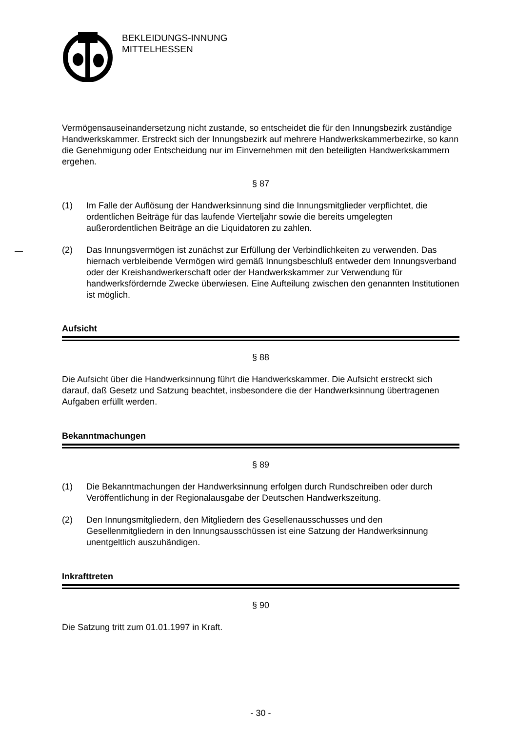BEKLEIDUNGS-INNUNG
MITTELHESSEN
Vermögensauseinandersetzung nicht zustande, so entscheidet die für den Innungsbezirk zuständige Handwerkskammer. Erstreckt sich der Innungsbezirk auf mehrere Handwerkskammerbezirke, so kann die Genehmigung oder Entscheidung nur im Einvernehmen mit den beteiligten Handwerkskammern ergehen.
§ 87
(1) Im Falle der Auflösung der Handwerksinnung sind die Innungsmitglieder verpflichtet, die ordentlichen Beiträge für das laufende Vierteljahr sowie die bereits umgelegten außerordentlichen Beiträge an die Liquidatoren zu zahlen.
(2) Das Innungsvermögen ist zunächst zur Erfüllung der Verbindlichkeiten zu verwenden. Das hiernach verbleibende Vermögen wird gemäß Innungsbeschluß entweder dem Innungsverband oder der Kreishandwerkerschaft oder der Handwerkskammer zur Verwendung für handwerksfördernde Zwecke überwiesen. Eine Aufteilung zwischen den genannten Institutionen ist möglich.
Aufsicht
§ 88
Die Aufsicht über die Handwerksinnung führt die Handwerkskammer. Die Aufsicht erstreckt sich darauf, daß Gesetz und Satzung beachtet, insbesondere die der Handwerksinnung übertragenen Aufgaben erfüllt werden.
Bekanntmachungen
§ 89
(1) Die Bekanntmachungen der Handwerksinnung erfolgen durch Rundschreiben oder durch Veröffentlichung in der Regionalausgabe der Deutschen Handwerkszeitung.
(2) Den Innungsmitgliedern, den Mitgliedern des Gesellenausschusses und den Gesellenmitgliedern in den Innungsausschüssen ist eine Satzung der Handwerksinnung unentgeltlich auszuhändigen.
Inkrafttreten
§ 90
Die Satzung tritt zum 01.01.1997 in Kraft.
- 30 -